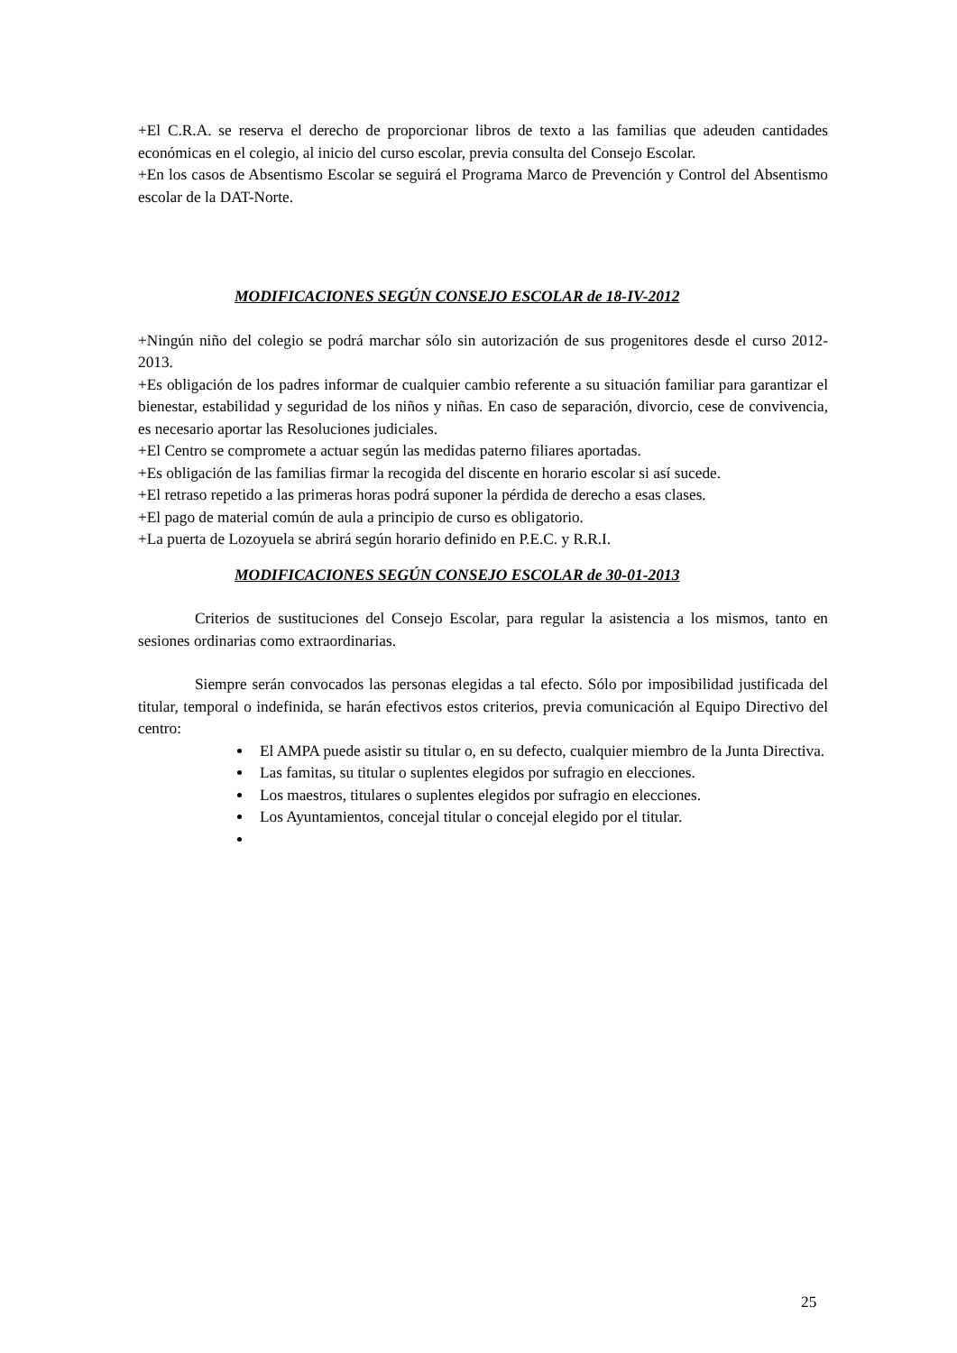+El C.R.A. se reserva el derecho de proporcionar libros de texto a las familias que adeuden cantidades económicas en el colegio, al inicio del curso escolar, previa consulta del Consejo Escolar.
+En los casos de Absentismo Escolar se seguirá el Programa Marco de Prevención y Control del Absentismo escolar de la DAT-Norte.
MODIFICACIONES SEGÚN CONSEJO ESCOLAR de 18-IV-2012
+Ningún niño del colegio se podrá marchar sólo sin autorización de sus progenitores desde el curso 2012-2013.
+Es obligación de los padres informar de cualquier cambio referente a su situación familiar para garantizar el bienestar, estabilidad y seguridad de los niños y niñas. En caso de separación, divorcio, cese de convivencia, es necesario aportar las Resoluciones judiciales.
+El Centro se compromete a actuar según las medidas paterno filiares aportadas.
+Es obligación de las familias firmar la recogida del discente en horario escolar si así sucede.
+El retraso repetido a las primeras horas podrá suponer la pérdida de derecho a esas clases.
+El pago de material común de aula a principio de curso es obligatorio.
+La puerta de Lozoyuela se abrirá según horario definido en P.E.C. y R.R.I.
MODIFICACIONES SEGÚN CONSEJO ESCOLAR de 30-01-2013
Criterios de sustituciones del Consejo Escolar, para regular la asistencia a los mismos, tanto en sesiones ordinarias como extraordinarias.
Siempre serán convocados las personas elegidas a tal efecto. Sólo por imposibilidad justificada del titular, temporal o indefinida, se harán efectivos estos criterios, previa comunicación al Equipo Directivo del centro:
El AMPA puede asistir su titular o, en su defecto, cualquier miembro de la Junta Directiva.
Las famitas, su titular o suplentes elegidos por sufragio en elecciones.
Los maestros, titulares o suplentes elegidos por sufragio en elecciones.
Los Ayuntamientos, concejal titular o concejal elegido por el titular.
25